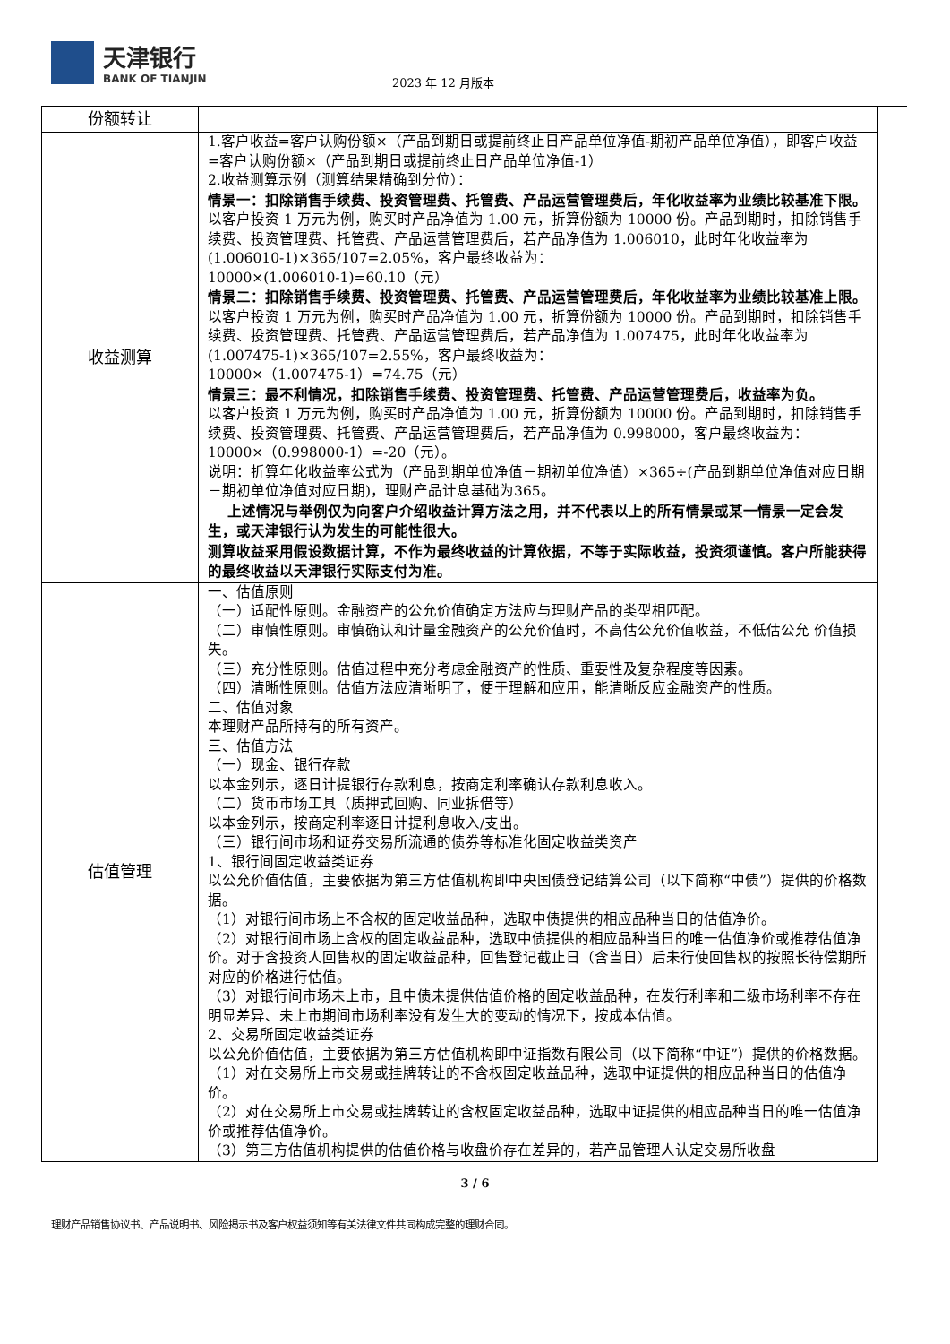天津银行
BANK OF TIANJIN
2023 年 12 月版本
| 份额转让 | |
| 收益测算 | 1.客户收益=客户认购份额×（产品到期日或提前终止日产品单位净值-期初产品单位净值），即客户收益=客户认购份额×（产品到期日或提前终止日产品单位净值-1） 2.收益测算示例（测算结果精确到分位）： 情景一：扣除销售手续费、投资管理费、托管费、产品运营管理费后，年化收益率为业绩比较基准下限。 以客户投资 1 万元为例，购买时产品净值为 1.00 元，折算份额为 10000 份。产品到期时，扣除销售手续费、投资管理费、托管费、产品运营管理费后，若产品净值为 1.006010，此时年化收益率为(1.006010-1)×365/107=2.05%，客户最终收益为： 10000×(1.006010-1)=60.10（元） 情景二：扣除销售手续费、投资管理费、托管费、产品运营管理费后，年化收益率为业绩比较基准上限。 以客户投资 1 万元为例，购买时产品净值为 1.00 元，折算份额为 10000 份。产品到期时，扣除销售手续费、投资管理费、托管费、产品运营管理费后，若产品净值为 1.007475，此时年化收益率为(1.007475-1)×365/107=2.55%，客户最终收益为： 10000×（1.007475-1）=74.75（元） 情景三：最不利情况，扣除销售手续费、投资管理费、托管费、产品运营管理费后，收益率为负。 以客户投资 1 万元为例，购买时产品净值为 1.00 元，折算份额为 10000 份。产品到期时，扣除销售手续费、投资管理费、托管费、产品运营管理费后，若产品净值为 0.998000，客户最终收益为： 10000×（0.998000-1）=-20（元）。 说明：折算年化收益率公式为（产品到期单位净值－期初单位净值）×365÷(产品到期单位净值对应日期 －期初单位净值对应日期)，理财产品计息基础为365。 上述情况与举例仅为向客户介绍收益计算方法之用，并不代表以上的所有情景或某一情景一定会发生，或天津银行认为发生的可能性很大。 测算收益采用假设数据计算，不作为最终收益的计算依据，不等于实际收益，投资须谨慎。客户所能获得的最终收益以天津银行实际支付为准。 |
| 估值管理 | 一、估值原则 （一）适配性原则。金融资产的公允价值确定方法应与理财产品的类型相匹配。 （二）审慎性原则。审慎确认和计量金融资产的公允价值时，不高估公允价值收益，不低估公允 价值损失。 （三）充分性原则。估值过程中充分考虑金融资产的性质、重要性及复杂程度等因素。 （四）清晰性原则。估值方法应清晰明了，便于理解和应用，能清晰反应金融资产的性质。 二、估值对象 本理财产品所持有的所有资产。 三、估值方法 （一）现金、银行存款 以本金列示，逐日计提银行存款利息，按商定利率确认存款利息收入。 （二）货币市场工具（质押式回购、同业拆借等） 以本金列示，按商定利率逐日计提利息收入/支出。 （三）银行间市场和证券交易所流通的债券等标准化固定收益类资产 1、银行间固定收益类证券 以公允价值估值，主要依据为第三方估值机构即中央国债登记结算公司（以下简称“中债”）提供的价格数据。 （1）对银行间市场上不含权的固定收益品种，选取中债提供的相应品种当日的估值净价。 （2）对银行间市场上含权的固定收益品种，选取中债提供的相应品种当日的唯一估值净价或推荐估值净价。对于含投资人回售权的固定收益品种，回售登记截止日（含当日）后未行使回售权的按照长待偿期所对应的价格进行估值。 （3）对银行间市场未上市，且中债未提供估值价格的固定收益品种，在发行利率和二级市场利率不存在明显差异、未上市期间市场利率没有发生大的变动的情况下，按成本估值。 2、交易所固定收益类证券 以公允价值估值，主要依据为第三方估值机构即中证指数有限公司（以下简称“中证”）提供的价格数据。 （1）对在交易所上市交易或挂牌转让的不含权固定收益品种，选取中证提供的相应品种当日的估值净价。 （2）对在交易所上市交易或挂牌转让的含权固定收益品种，选取中证提供的相应品种当日的唯一估值净价或推荐估值净价。 （3）第三方估值机构提供的估值价格与收盘价存在差异的，若产品管理人认定交易所收盘 |
3 / 6
理财产品销售协议书、产品说明书、风险揭示书及客户权益须知等有关法律文件共同构成完整的理财合同。